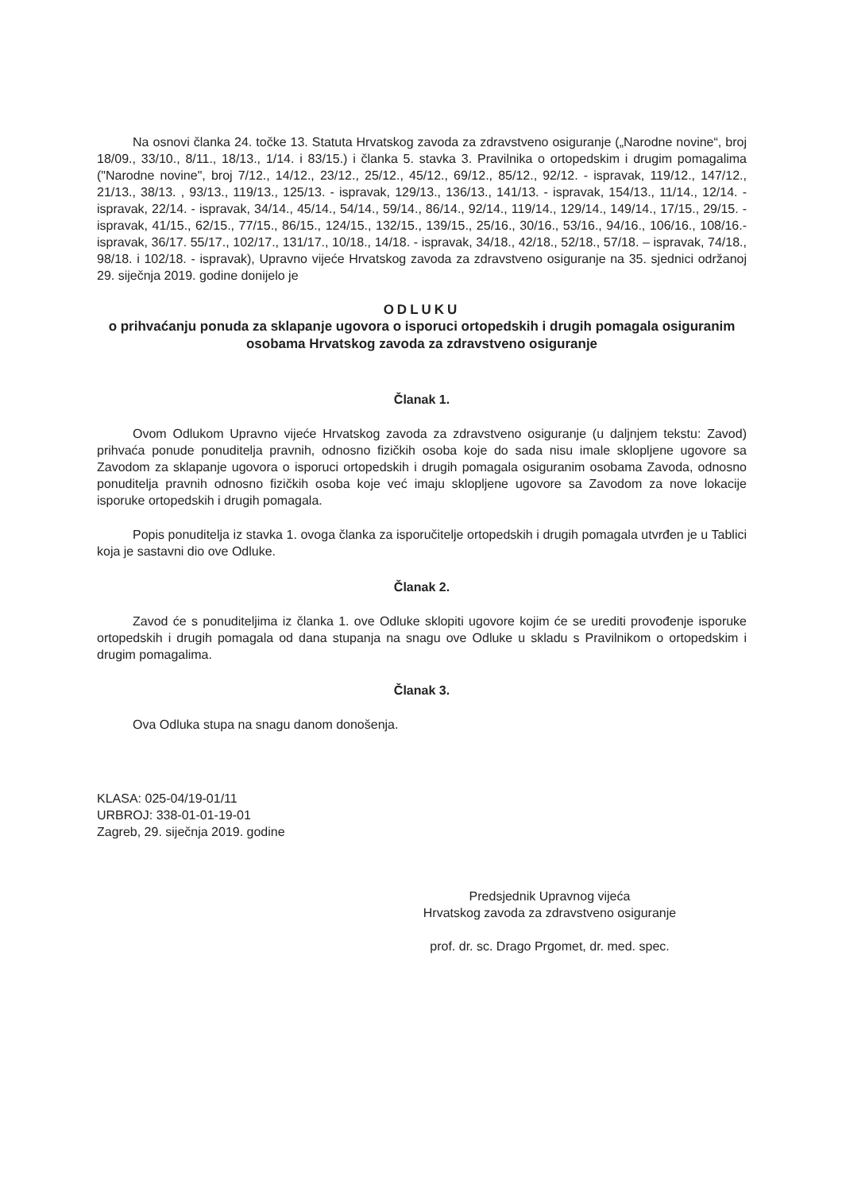Na osnovi članka 24. točke 13. Statuta Hrvatskog zavoda za zdravstveno osiguranje („Narodne novine“, broj 18/09., 33/10., 8/11., 18/13., 1/14. i 83/15.) i članka 5. stavka 3. Pravilnika o ortopedskim i drugim pomagalima ("Narodne novine", broj 7/12., 14/12., 23/12., 25/12., 45/12., 69/12., 85/12., 92/12. - ispravak, 119/12., 147/12., 21/13., 38/13. , 93/13., 119/13., 125/13. - ispravak, 129/13., 136/13., 141/13. - ispravak, 154/13., 11/14., 12/14. - ispravak, 22/14. - ispravak, 34/14., 45/14., 54/14., 59/14., 86/14., 92/14., 119/14., 129/14., 149/14., 17/15., 29/15. - ispravak, 41/15., 62/15., 77/15., 86/15., 124/15., 132/15., 139/15., 25/16., 30/16., 53/16., 94/16., 106/16., 108/16.- ispravak, 36/17. 55/17., 102/17., 131/17., 10/18., 14/18. - ispravak, 34/18., 42/18., 52/18., 57/18. – ispravak, 74/18., 98/18. i 102/18. - ispravak), Upravno vijeće Hrvatskog zavoda za zdravstveno osiguranje na 35. sjednici održanoj 29. siječnja 2019. godine donijelo je
ODLUKU
o prihvaćanju ponuda za sklapanje ugovora o isporuci ortopedskih i drugih pomagala osiguranim osobama Hrvatskog zavoda za zdravstveno osiguranje
Članak 1.
Ovom Odlukom Upravno vijeće Hrvatskog zavoda za zdravstveno osiguranje (u daljnjem tekstu: Zavod) prihvaća ponude ponuditelja pravnih, odnosno fizičkih osoba koje do sada nisu imale sklopljene ugovore sa Zavodom za sklapanje ugovora o isporuci ortopedskih i drugih pomagala osiguranim osobama Zavoda, odnosno ponuditelja pravnih odnosno fizičkih osoba koje već imaju sklopljene ugovore sa Zavodom za nove lokacije isporuke ortopedskih i drugih pomagala.
Popis ponuditelja iz stavka 1. ovoga članka za isporučitelje ortopedskih i drugih pomagala utvrđen je u Tablici koja je sastavni dio ove Odluke.
Članak 2.
Zavod će s ponuditeljima iz članka 1. ove Odluke sklopiti ugovore kojim će se urediti provođenje isporuke ortopedskih i drugih pomagala od dana stupanja na snagu ove Odluke u skladu s Pravilnikom o ortopedskim i drugim pomagalima.
Članak 3.
Ova Odluka stupa na snagu danom donošenja.
KLASA: 025-04/19-01/11
URBROJ: 338-01-01-19-01
Zagreb, 29. siječnja 2019. godine
Predsjednik Upravnog vijeća
Hrvatskog zavoda za zdravstveno osiguranje
prof. dr. sc. Drago Prgomet, dr. med. spec.